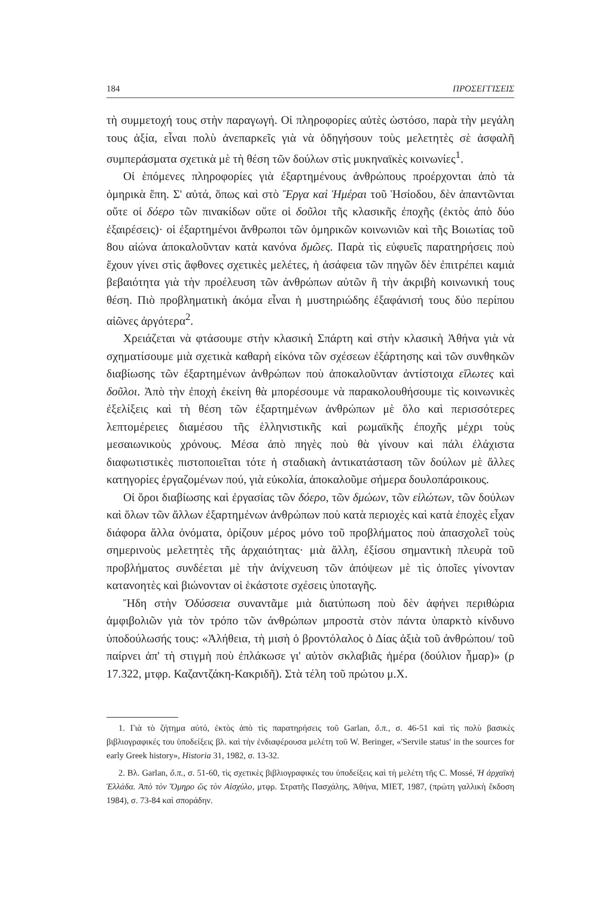184 ΠΡΟΣΕΓΓΙΣΕΙΣ
τὴ συμμετοχή τους στὴν παραγωγή. Οἱ πληροφορίες αὐτὲς ὡστόσο, παρὰ τὴν μεγάλη τους ἀξία, εἶναι πολὺ ἀνεπαρκεῖς γιὰ νὰ ὁδηγήσουν τοὺς μελετητὲς σὲ ἀσφαλῆ συμπεράσματα σχετικὰ μὲ τὴ θέση τῶν δούλων στὶς μυκηναϊκὲς κοινωνίες<sup>1</sup>.
Οἱ ἑπόμενες πληροφορίες γιὰ ἐξαρτημένους ἀνθρώπους προέρχονται ἀπὸ τὰ ὁμηρικὰ ἔπη. Σ' αὐτά, ὅπως καὶ στὸ Ἔργα καὶ Ἡμέραι τοῦ Ἡσίοδου, δὲν ἀπαντῶνται οὔτε οἱ δόερο τῶν πινακίδων οὔτε οἱ δοῦλοι τῆς κλασικῆς ἐποχῆς (ἐκτὸς ἀπὸ δύο ἐξαιρέσεις)· οἱ ἐξαρτημένοι ἄνθρωποι τῶν ὁμηρικῶν κοινωνιῶν καὶ τῆς Βοιωτίας τοῦ 8ου αἰώνα ἀποκαλοῦνταν κατὰ κανόνα δμῶες. Παρὰ τὶς εὐφυεῖς παρατηρήσεις ποὺ ἔχουν γίνει στὶς ἄφθονες σχετικὲς μελέτες, ἡ ἀσάφεια τῶν πηγῶν δὲν ἐπιτρέπει καμιὰ βεβαιότητα γιὰ τὴν προέλευση τῶν ἀνθρώπων αὐτῶν ἢ τὴν ἀκριβὴ κοινωνική τους θέση. Πιὸ προβληματικὴ ἀκόμα εἶναι ἡ μυστηριώδης ἐξαφάνισή τους δύο περίπου αἰῶνες ἀργότερα<sup>2</sup>.
Χρειάζεται νὰ φτάσουμε στὴν κλασικὴ Σπάρτη καὶ στὴν κλασικὴ Ἀθήνα γιὰ νὰ σχηματίσουμε μιὰ σχετικὰ καθαρὴ εἰκόνα τῶν σχέσεων ἐξάρτησης καὶ τῶν συνθηκῶν διαβίωσης τῶν ἐξαρτημένων ἀνθρώπων ποὺ ἀποκαλοῦνταν ἀντίστοιχα εἵλωτες καὶ δοῦλοι. Ἀπὸ τὴν ἐποχὴ ἐκείνη θὰ μπορέσουμε νὰ παρακολουθήσουμε τὶς κοινωνικὲς ἐξελίξεις καὶ τὴ θέση τῶν ἐξαρτημένων ἀνθρώπων μὲ ὅλο καὶ περισσότερες λεπτομέρειες διαμέσου τῆς ἑλληνιστικῆς καὶ ρωμαϊκῆς ἐποχῆς μέχρι τοὺς μεσαιωνικοὺς χρόνους. Μέσα ἀπὸ πηγὲς ποὺ θὰ γίνουν καὶ πάλι ἐλάχιστα διαφωτιστικὲς πιστοποιεῖται τότε ἡ σταδιακὴ ἀντικατάσταση τῶν δούλων μὲ ἄλλες κατηγορίες ἐργαζομένων πού, γιὰ εὐκολία, ἀποκαλοῦμε σήμερα δουλοπάροικους.
Οἱ ὅροι διαβίωσης καὶ ἐργασίας τῶν δόερο, τῶν δμώων, τῶν εἱλώτων, τῶν δούλων καὶ ὅλων τῶν ἄλλων ἐξαρτημένων ἀνθρώπων ποὺ κατὰ περιοχὲς καὶ κατὰ ἐποχὲς εἶχαν διάφορα ἄλλα ὀνόματα, ὁρίζουν μέρος μόνο τοῦ προβλήματος ποὺ ἀπασχολεῖ τοὺς σημερινοὺς μελετητὲς τῆς ἀρχαιότητας· μιὰ ἄλλη, ἐξίσου σημαντικὴ πλευρὰ τοῦ προβλήματος συνδέεται μὲ τὴν ἀνίχνευση τῶν ἀπόψεων μὲ τὶς ὁποῖες γίνονταν κατανοητὲς καὶ βιώνονταν οἱ ἑκάστοτε σχέσεις ὑποταγῆς.
Ἤδη στὴν Ὀδύσσεια συναντᾶμε μιὰ διατύπωση ποὺ δὲν ἀφήνει περιθώρια ἀμφιβολιῶν γιὰ τὸν τρόπο τῶν ἀνθρώπων μπροστὰ στὸν πάντα ὑπαρκτὸ κίνδυνο ὑποδούλωσής τους: «Ἀλήθεια, τὴ μισὴ ὁ βροντόλαλος ὁ Δίας ἀξιὰ τοῦ ἀνθρώπου/ τοῦ παίρνει ἀπ' τὴ στιγμὴ ποὺ ἐπλάκωσε γι' αὐτὸν σκλαβιᾶς ἡμέρα (δούλιον ἦμαρ)» (ρ 17.322, μτφρ. Καζαντζάκη-Κακριδῆ). Στὰ τέλη τοῦ πρώτου μ.Χ.
1. Γιὰ τὸ ζήτημα αὐτό, ἐκτὸς ἀπὸ τὶς παρατηρήσεις τοῦ Garlan, ὅ.π., σ. 46-51 καὶ τὶς πολὺ βασικὲς βιβλιογραφικές του ὑποδείξεις βλ. καὶ τὴν ἐνδιαφέρουσα μελέτη τοῦ W. Beringer, «'Servile status' in the sources for early Greek history», Historia 31, 1982, σ. 13-32.
2. Βλ. Garlan, ὅ.π., σ. 51-60, τὶς σχετικὲς βιβλιογραφικές του ὑποδείξεις καὶ τὴ μελέτη τῆς C. Mossé, Ἡ ἀρχαϊκὴ Ἑλλάδα. Ἀπὸ τὸν Ὅμηρο ὥς τὸν Αἰσχύλο, μτφρ. Στρατῆς Πασχάλης, Ἀθήνα, ΜΙΕΤ, 1987, (πρώτη γαλλικὴ ἔκδοση 1984), σ. 73-84 καὶ σποράδην.